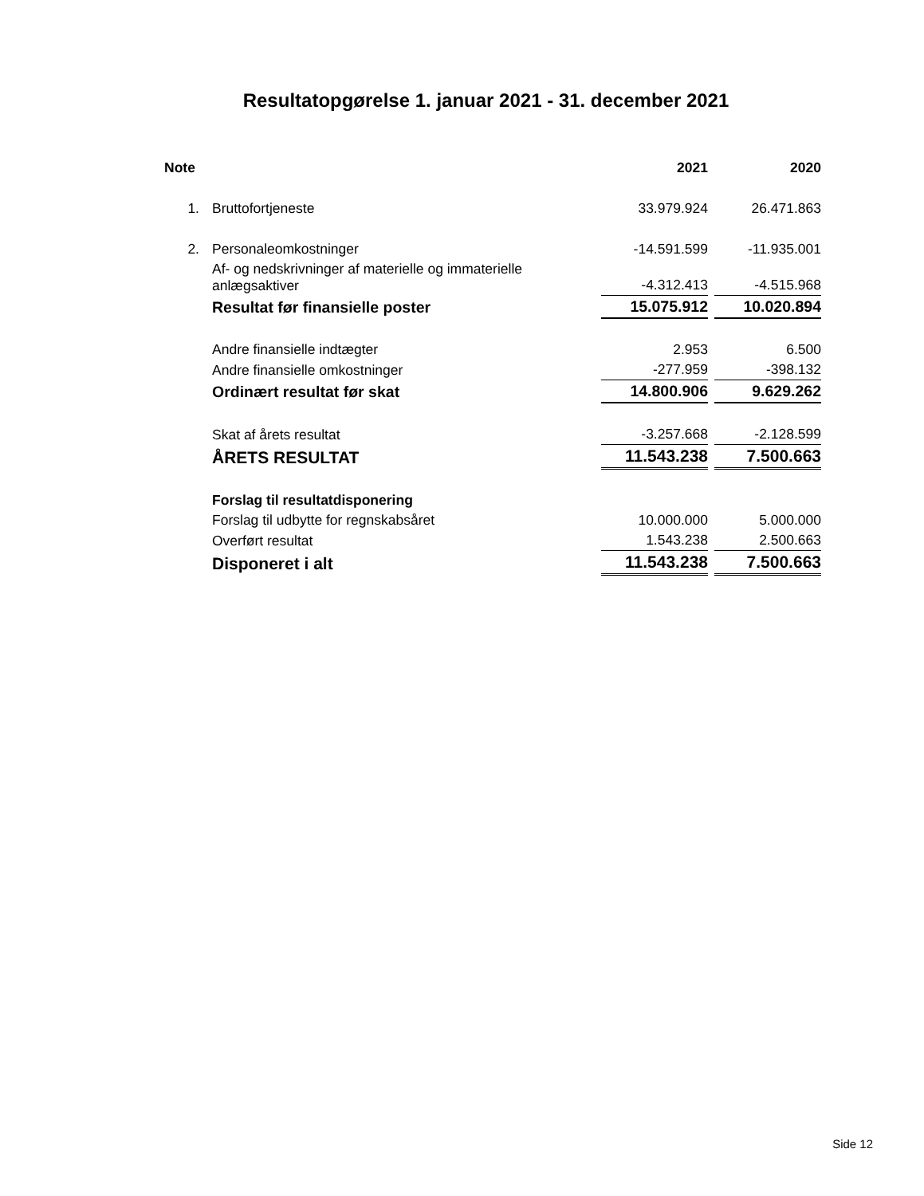Resultatopgørelse 1. januar 2021 - 31. december 2021
| Note | | 2021 | 2020 |
| --- | --- | --- | --- |
| 1. | Bruttofortjeneste | 33.979.924 | 26.471.863 |
| 2. | Personaleomkostninger | -14.591.599 | -11.935.001 |
| | Af- og nedskrivninger af materielle og immaterielle anlægsaktiver | -4.312.413 | -4.515.968 |
| | Resultat før finansielle poster | 15.075.912 | 10.020.894 |
| | Andre finansielle indtægter | 2.953 | 6.500 |
| | Andre finansielle omkostninger | -277.959 | -398.132 |
| | Ordinært resultat før skat | 14.800.906 | 9.629.262 |
| | Skat af årets resultat | -3.257.668 | -2.128.599 |
| | ÅRETS RESULTAT | 11.543.238 | 7.500.663 |
| | Forslag til resultatdisponering | | |
| | Forslag til udbytte for regnskabsåret | 10.000.000 | 5.000.000 |
| | Overført resultat | 1.543.238 | 2.500.663 |
| | Disponeret i alt | 11.543.238 | 7.500.663 |
Side 12